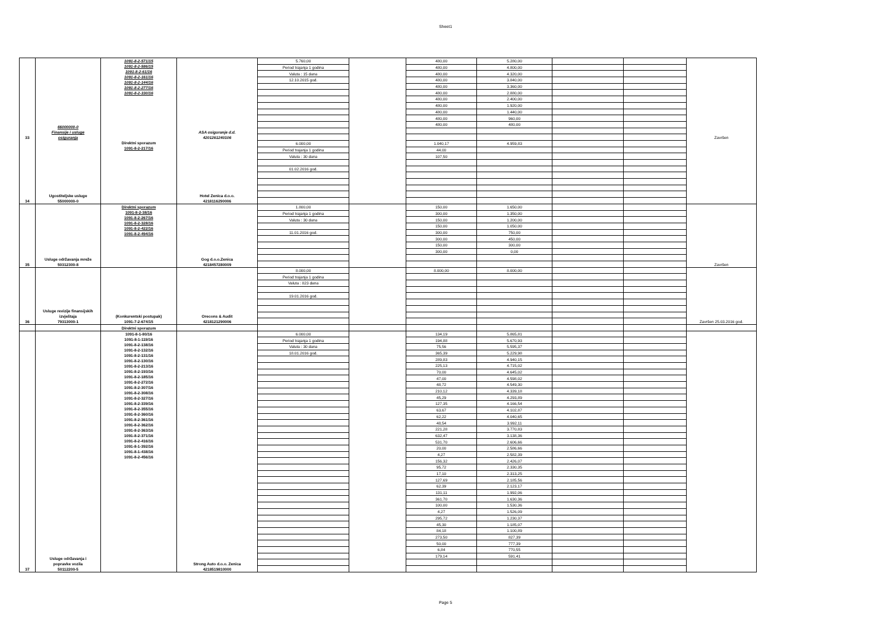Sheet1
| 33 | 66000000-0 Finansije i usluge osiguranja | 1091-8-2-571/15 1091-8-2-586/15 1091-8-2-61/16 1091-8-2-161/16 1091-8-2-144/16 1091-8-2-277/16 1091-8-2-330/16 | ASA osiguranje d.d. 4201261240106 | 5.760,00 | | 480,00 | 5.280,00 | | | Završen |
| | | | | Period trajanja 1 godina | | 480,00 | 4.800,00 | | | |
| | | | | Valuta : 15 dana | | 480,00 | 4.320,00 | | | |
| | | | | 12.10.2015 god. | | 480,00 | 3.840,00 | | | |
| | | | | | | 480,00 | 3.360,00 | | | |
| | | | | | | 480,00 | 2.880,00 | | | |
| | | | | | | 480,00 | 2.400,00 | | | |
| | | | | | | 480,00 | 1.920,00 | | | |
| | | | | | | 480,00 | 1.440,00 | | | |
| | | | | | | 480,00 | 960,00 | | | |
| | | | | | | 480,00 | 480,00 | | | |
| 34 | Ugostiteljske usluge 55000000-0 | Direktni sporazum 1091-8-2-217/16 | Hotel Zenica d.o.o. 4218116290006 | 6.000,00 | | 1.040,17 | 4.959,83 | | | |
| | | | | Period trajanja 1 godina | | 44,00 | | | | |
| | | | | Valuta : 30 dana | | 107,50 | | | | |
| | | | | 01.02.2016 god. | | | | | | |
| 35 | Usluge održavanja mreže 50312300-8 | Direktni sporazum 1091-8-2-38/16 1091-8-2-267/16 1091-8-2-328/16 1091-8-2-422/16 1091-8-2-494/16 | Gog d.o.o.Zenica 4218457280009 | 1.800,00 | | 150,00 | 1.650,00 | | | Završen |
| | | | | Period trajanja 1 godina | | 300,00 | 1.350,00 | | | |
| | | | | Valuta : 30 dana | | 150,00 | 1.200,00 | | | |
| | | | | | | 150,00 | 1.050,00 | | | |
| | | | | 11.01.2016 god. | | 300,00 | 750,00 | | | |
| | | | | | | 300,00 | 450,00 | | | |
| | | | | | | 150,00 | 300,00 | | | |
| | | | | | | 300,00 | 0,00 | | | |
| 36 | Usluge revizije finansijskih izvještaja 79313000-1 | (Konkurentski postupak) 1091-7-2-674/15 | Orecons & Audit 4218121290006 | 8.000,00 | | 8.000,00 | 8.000,00 | | | Završen 25.03.2016 god. |
| | | | | Period trajanja 1 godina | | | | | | |
| | | | | Valuta : 823 dana | | | | | | |
| | | | | 19.01.2016 god. | | | | | | |
| | | Direktni sporazum | | | | | | | | |
| 37 | Usluge održavanja i popravke vozila 50112200-5 | 1091-8-1-80/16 1091-8-1-119/16 1091-8-2-138/16 1091-8-2-132/16 1091-8-2-131/16 1091-8-2-130/16 1091-8-2-213/16 1091-8-2-193/16 1091-8-2-185/16 1091-8-2-272/16 1091-8-2-307/16 1091-8-2-308/16 1091-8-2-327/16 1091-8-2-339/16 1091-8-2-355/16 1091-8-2-360/16 1091-8-2-361/16 1091-8-2-362/16 1091-8-2-363/16 1091-8-2-371/16 1091-8-2-416/16 1091-8-1-392/16 1091-8-1-438/16 1091-8-2-456/16 | Strong Auto d.o.o. Zenica 4218519810000 | 6.000,00 | | 134,19 | 5.865,81 | | | |
| | | | | Period trajanja 1 godina | | 194,88 | 5.670,93 | | | |
| | | | | Valuta : 30 dana | | 75,56 | 5.595,37 | | | |
| | | | | 18.01.2016 god. | | 365,39 | 5.229,98 | | | |
| | | | | | | 289,83 | 4.940,15 | | | |
| | | | | | | 225,13 | 4.715,02 | | | |
| | | | | | | 70,00 | 4.645,02 | | | |
| | | | | | | 47,00 | 4.598,02 | | | |
| | | | | | | 48,72 | 4.549,30 | | | |
| | | | | | | 210,12 | 4.339,18 | | | |
| | | | | | | 45,29 | 4.293,89 | | | |
| | | | | | | 127,35 | 4.166,54 | | | |
| | | | | | | 63,67 | 4.102,87 | | | |
| | | | | | | 62,22 | 4.040,65 | | | |
| | | | | | | 48,54 | 3.992,11 | | | |
| | | | | | | 221,28 | 3.770,83 | | | |
| | | | | | | 632,47 | 3.138,36 | | | |
| | | | | | | 531,70 | 2.606,66 | | | |
| | | | | | | 20,00 | 2.586,66 | | | |
| | | | | | | 4,27 | 2.582,39 | | | |
| | | | | | | 156,32 | 2.426,07 | | | |
| | | | | | | 95,72 | 2.330,35 | | | |
| | | | | | | 17,10 | 2.313,25 | | | |
| | | | | | | 127,69 | 2.185,56 | | | |
| | | | | | | 62,39 | 2.123,17 | | | |
| | | | | | | 131,11 | 1.992,06 | | | |
| | | | | | | 361,70 | 1.630,36 | | | |
| | | | | | | 100,00 | 1.530,36 | | | |
| | | | | | | 4,27 | 1.526,09 | | | |
| | | | | | | 295,72 | 1.230,37 | | | |
| | | | | | | 45,30 | 1.185,07 | | | |
| | | | | | | 84,18 | 1.100,89 | | | |
| | | | | | | 273,50 | 827,39 | | | |
| | | | | | | 50,00 | 777,39 | | | |
| | | | | | | 6,84 | 770,55 | | | |
| | | | | | | 179,14 | 591,41 | | | |
Page 5